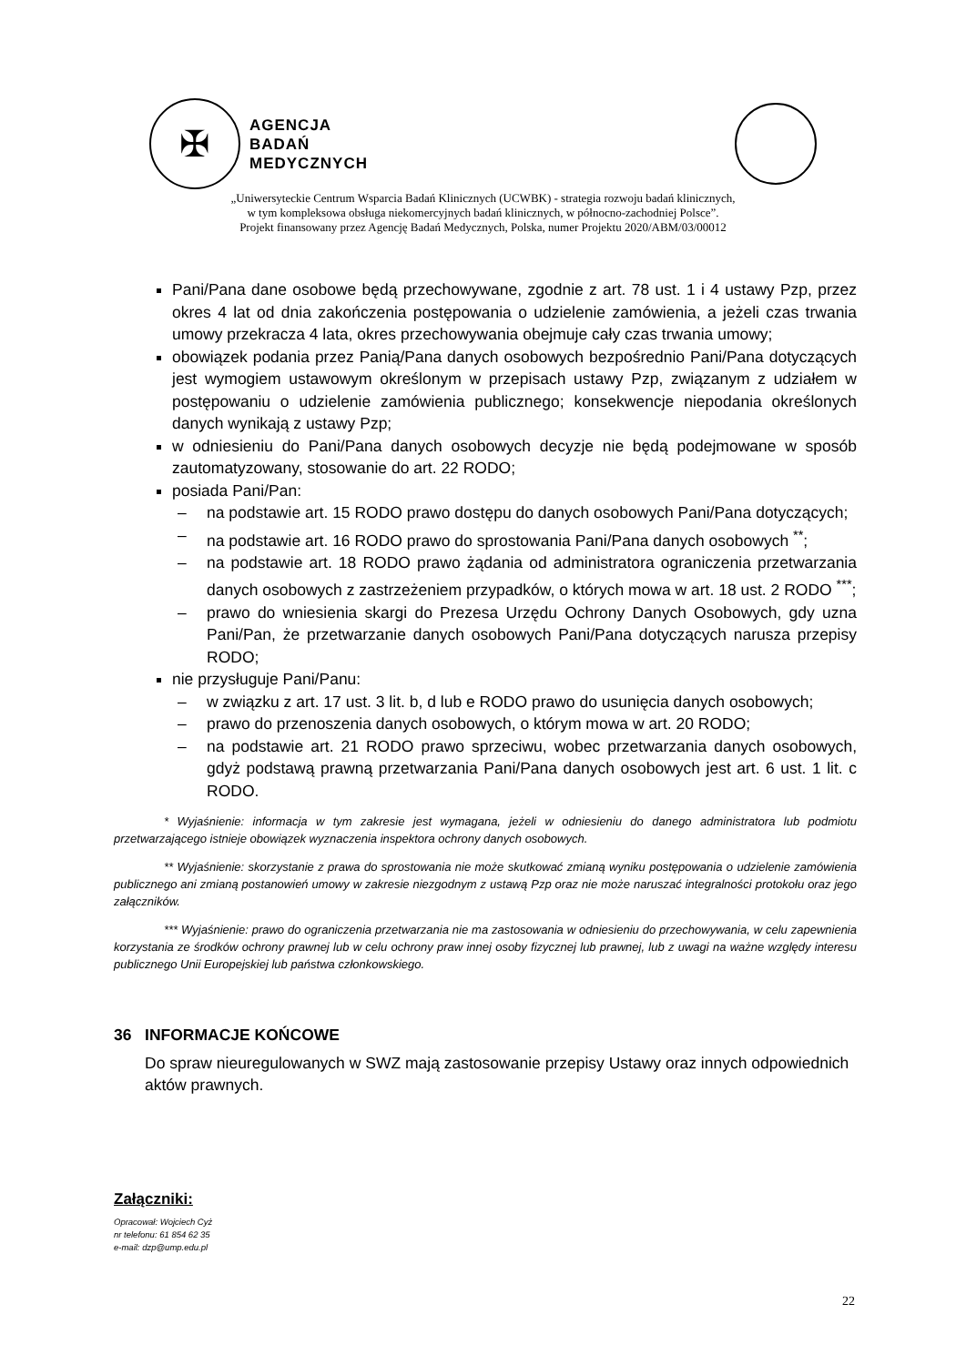✠
AGENCJA
BADAŃ
MEDYCZNYCH
„Uniwersyteckie Centrum Wsparcia Badań Klinicznych (UCWBK) - strategia rozwoju badań klinicznych,
w tym kompleksowa obsługa niekomercyjnych badań klinicznych, w północno-zachodniej Polsce”.
Projekt finansowany przez Agencję Badań Medycznych, Polska, numer Projektu 2020/ABM/03/00012
Pani/Pana dane osobowe będą przechowywane, zgodnie z art. 78 ust. 1 i 4 ustawy Pzp, przez okres 4 lat od dnia zakończenia postępowania o udzielenie zamówienia, a jeżeli czas trwania umowy przekracza 4 lata, okres przechowywania obejmuje cały czas trwania umowy;
obowiązek podania przez Panią/Pana danych osobowych bezpośrednio Pani/Pana dotyczących jest wymogiem ustawowym określonym w przepisach ustawy Pzp, związanym z udziałem w postępowaniu o udzielenie zamówienia publicznego; konsekwencje niepodania określonych danych wynikają z ustawy Pzp;
w odniesieniu do Pani/Pana danych osobowych decyzje nie będą podejmowane w sposób zautomatyzowany, stosowanie do art. 22 RODO;
posiada Pani/Pan:
– na podstawie art. 15 RODO prawo dostępu do danych osobowych Pani/Pana dotyczących;
– na podstawie art. 16 RODO prawo do sprostowania Pani/Pana danych osobowych <sup>**</sup>;
– na podstawie art. 18 RODO prawo żądania od administratora ograniczenia przetwarzania danych osobowych z zastrzeżeniem przypadków, o których mowa w art. 18 ust. 2 RODO <sup>***</sup>;
– prawo do wniesienia skargi do Prezesa Urzędu Ochrony Danych Osobowych, gdy uzna Pani/Pan, że przetwarzanie danych osobowych Pani/Pana dotyczących narusza przepisy RODO;
nie przysługuje Pani/Panu:
– w związku z art. 17 ust. 3 lit. b, d lub e RODO prawo do usunięcia danych osobowych;
– prawo do przenoszenia danych osobowych, o którym mowa w art. 20 RODO;
– na podstawie art. 21 RODO prawo sprzeciwu, wobec przetwarzania danych osobowych, gdyż podstawą prawną przetwarzania Pani/Pana danych osobowych jest art. 6 ust. 1 lit. c RODO.
* Wyjaśnienie: informacja w tym zakresie jest wymagana, jeżeli w odniesieniu do danego administratora lub podmiotu przetwarzającego istnieje obowiązek wyznaczenia inspektora ochrony danych osobowych.
** Wyjaśnienie: skorzystanie z prawa do sprostowania nie może skutkować zmianą wyniku postępowania o udzielenie zamówienia publicznego ani zmianą postanowień umowy w zakresie niezgodnym z ustawą Pzp oraz nie może naruszać integralności protokołu oraz jego załączników.
*** Wyjaśnienie: prawo do ograniczenia przetwarzania nie ma zastosowania w odniesieniu do przechowywania, w celu zapewnienia korzystania ze środków ochrony prawnej lub w celu ochrony praw innej osoby fizycznej lub prawnej, lub z uwagi na ważne względy interesu publicznego Unii Europejskiej lub państwa członkowskiego.
36 INFORMACJE KOŃCOWE
Do spraw nieuregulowanych w SWZ mają zastosowanie przepisy Ustawy oraz innych odpowiednich aktów prawnych.
Załączniki:
Opracował: Wojciech Cyż
nr telefonu: 61 854 62 35
e-mail: dzp@ump.edu.pl
22